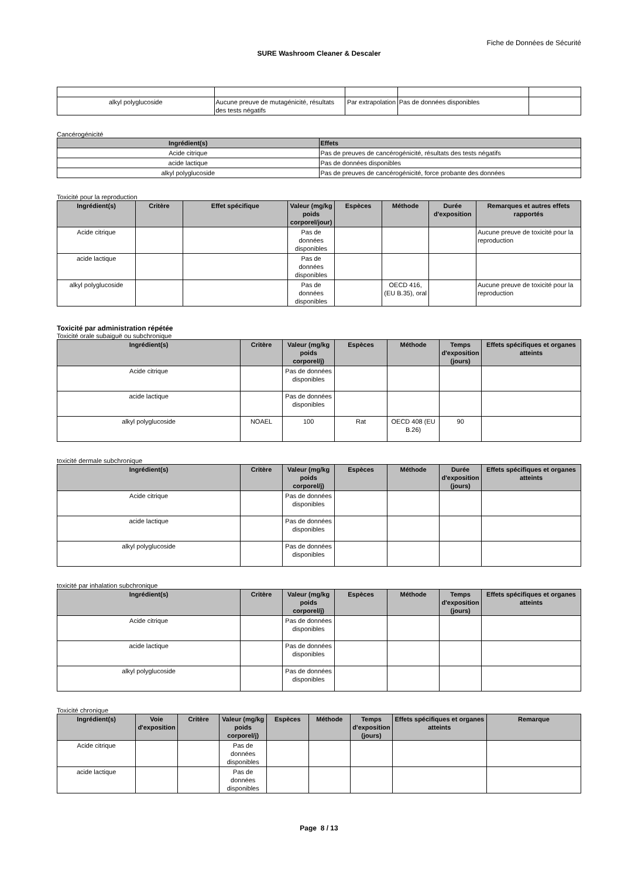Fiche de Données de Sécurité
SURE Washroom Cleaner & Descaler
| alkyl polyglucoside | Aucune preuve de mutagénicité, résultats des tests négatifs | Par extrapolation | Pas de données disponibles | |
Cancérogénicité
| Ingrédient(s) | Effets |
| --- | --- |
| Acide citrique | Pas de preuves de cancérogénicité, résultats des tests négatifs |
| acide lactique | Pas de données disponibles |
| alkyl polyglucoside | Pas de preuves de cancérogénicité, force probante des données |
Toxicité pour la reproduction
| Ingrédient(s) | Critère | Effet spécifique | Valeur (mg/kg poids corporel/jour) | Espèces | Méthode | Durée d'exposition | Remarques et autres effets rapportés |
| --- | --- | --- | --- | --- | --- | --- | --- |
| Acide citrique | | | Pas de données disponibles | | | | Aucune preuve de toxicité pour la reproduction |
| acide lactique | | | Pas de données disponibles | | | | |
| alkyl polyglucoside | | | Pas de données disponibles | | OECD 416, (EU B.35), oral | | Aucune preuve de toxicité pour la reproduction |
Toxicité par administration répétée
Toxicité orale subaiguë ou subchronique
| Ingrédient(s) | Critère | Valeur (mg/kg poids corporel/j) | Espèces | Méthode | Temps d'exposition (jours) | Effets spécifiques et organes atteints |
| --- | --- | --- | --- | --- | --- | --- |
| Acide citrique | | Pas de données disponibles | | | | |
| acide lactique | | Pas de données disponibles | | | | |
| alkyl polyglucoside | NOAEL | 100 | Rat | OECD 408 (EU B.26) | 90 | |
toxicité dermale subchronique
| Ingrédient(s) | Critère | Valeur (mg/kg poids corporel/j) | Espèces | Méthode | Durée d'exposition (jours) | Effets spécifiques et organes atteints |
| --- | --- | --- | --- | --- | --- | --- |
| Acide citrique | | Pas de données disponibles | | | | |
| acide lactique | | Pas de données disponibles | | | | |
| alkyl polyglucoside | | Pas de données disponibles | | | | |
toxicité par inhalation subchronique
| Ingrédient(s) | Critère | Valeur (mg/kg poids corporel/j) | Espèces | Méthode | Temps d'exposition (jours) | Effets spécifiques et organes atteints |
| --- | --- | --- | --- | --- | --- | --- |
| Acide citrique | | Pas de données disponibles | | | | |
| acide lactique | | Pas de données disponibles | | | | |
| alkyl polyglucoside | | Pas de données disponibles | | | | |
Toxicité chronique
| Ingrédient(s) | Voie d'exposition | Critère | Valeur (mg/kg poids corporel/j) | Espèces | Méthode | Temps d'exposition (jours) | Effets spécifiques et organes atteints | Remarque |
| --- | --- | --- | --- | --- | --- | --- | --- | --- |
| Acide citrique | | | Pas de données disponibles | | | | | |
| acide lactique | | | Pas de données disponibles | | | | | |
Page 8 / 13